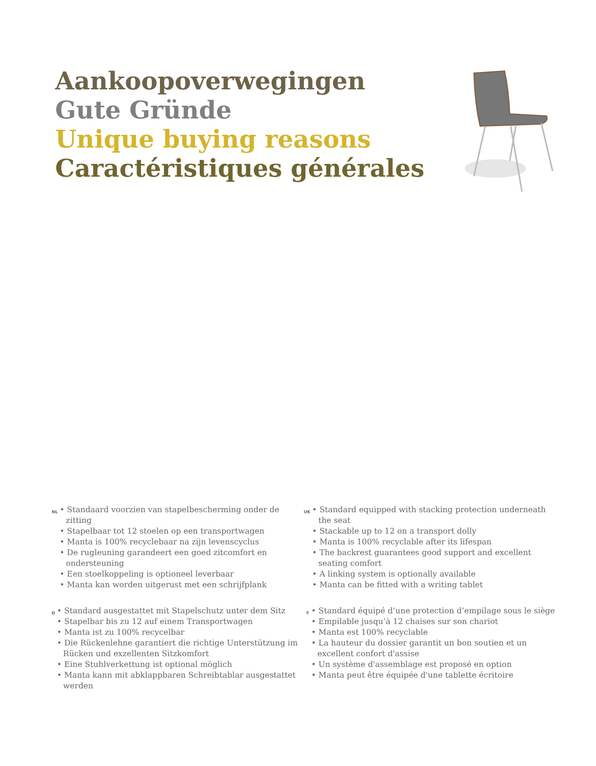Aankoopoverwegingen
Gute Gründe
Unique buying reasons
Caractéristiques générales
NL
• Standaard voorzien van stapelbescherming onder de zitting
• Stapelbaar tot 12 stoelen op een transportwagen
• Manta is 100% recyclebaar na zijn levenscyclus
• De rugleuning garandeert een goed zitcomfort en ondersteuning
• Een stoelkoppeling is optioneel leverbaar
• Manta kan worden uitgerust met een schrijfplank
UK
• Standard equipped with stacking protection underneath the seat
• Stackable up to 12 on a transport dolly
• Manta is 100% recyclable after its lifespan
• The backrest guarantees good support and excellent seating comfort
• A linking system is optionally available
• Manta can be fitted with a writing tablet
D
• Standard ausgestattet mit Stapelschutz unter dem Sitz
• Stapelbar bis zu 12 auf einem Transportwagen
• Manta ist zu 100% recycelbar
• Die Rückenlehne garantiert die richtige Unterstützung im Rücken und exzellenten Sitzkomfort
• Eine Stuhlverkettung ist optional möglich
• Manta kann mit abklappbaren Schreibtablar ausgestattet werden
F
• Standard équipé d’une protection d’empilage sous le siège
• Empilable jusqu’à 12 chaises sur son chariot
• Manta est 100% recyclable
• La hauteur du dossier garantit un bon soutien et un excellent confort d'assise
• Un système d'assemblage est proposé en option
• Manta peut être équipée d'une tablette écritoire